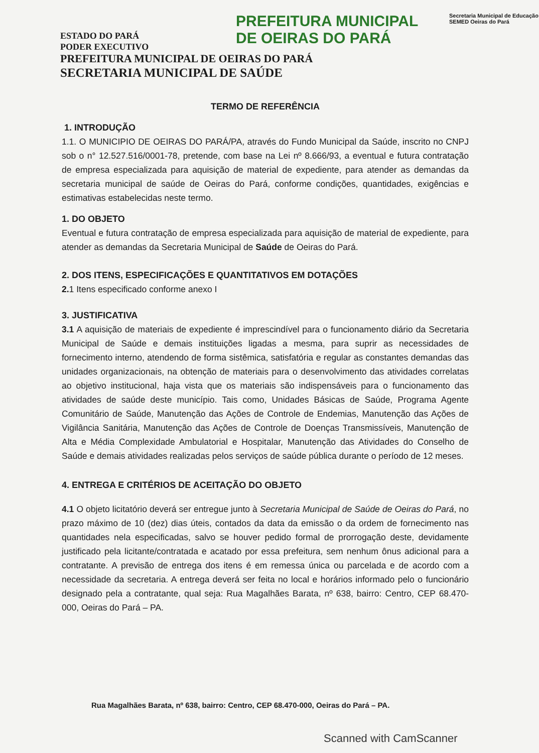PREFEITURA MUNICIPAL DE OEIRAS DO PARÁ
Secretaria Municipal de Educação SEMED Oeiras do Pará
ESTADO DO PARÁ
PODER EXECUTIVO
PREFEITURA MUNICIPAL DE OEIRAS DO PARÁ
SECRETARIA MUNICIPAL DE SAÚDE
TERMO DE REFERÊNCIA
1. INTRODUÇÃO
1.1. O MUNICIPIO DE OEIRAS DO PARÁ/PA, através do Fundo Municipal da Saúde, inscrito no CNPJ sob o n° 12.527.516/0001-78, pretende, com base na Lei nº 8.666/93, a eventual e futura contratação de empresa especializada para aquisição de material de expediente, para atender as demandas da secretaria municipal de saúde de Oeiras do Pará, conforme condições, quantidades, exigências e estimativas estabelecidas neste termo.
1. DO OBJETO
Eventual e futura contratação de empresa especializada para aquisição de material de expediente, para atender as demandas da Secretaria Municipal de Saúde de Oeiras do Pará.
2. DOS ITENS, ESPECIFICAÇÕES E QUANTITATIVOS EM DOTAÇÕES
2. 1 Itens especificado conforme anexo I
3. JUSTIFICATIVA
3.1 A aquisição de materiais de expediente é imprescindível para o funcionamento diário da Secretaria Municipal de Saúde e demais instituições ligadas a mesma, para suprir as necessidades de fornecimento interno, atendendo de forma sistêmica, satisfatória e regular as constantes demandas das unidades organizacionais, na obtenção de materiais para o desenvolvimento das atividades correlatas ao objetivo institucional, haja vista que os materiais são indispensáveis para o funcionamento das atividades de saúde deste município. Tais como, Unidades Básicas de Saúde, Programa Agente Comunitário de Saúde, Manutenção das Ações de Controle de Endemias, Manutenção das Ações de Vigilância Sanitária, Manutenção das Ações de Controle de Doenças Transmissíveis, Manutenção de Alta e Média Complexidade Ambulatorial e Hospitalar, Manutenção das Atividades do Conselho de Saúde e demais atividades realizadas pelos serviços de saúde pública durante o período de 12 meses.
4. ENTREGA E CRITÉRIOS DE ACEITAÇÃO DO OBJETO
4.1 O objeto licitatório deverá ser entregue junto à Secretaria Municipal de Saúde de Oeiras do Pará, no prazo máximo de 10 (dez) dias úteis, contados da data da emissão o da ordem de fornecimento nas quantidades nela especificadas, salvo se houver pedido formal de prorrogação deste, devidamente justificado pela licitante/contratada e acatado por essa prefeitura, sem nenhum ônus adicional para a contratante. A previsão de entrega dos itens é em remessa única ou parcelada e de acordo com a necessidade da secretaria. A entrega deverá ser feita no local e horários informado pelo o funcionário designado pela a contratante, qual seja: Rua Magalhães Barata, nº 638, bairro: Centro, CEP 68.470-000, Oeiras do Pará – PA.
Rua Magalhães Barata, nº 638, bairro: Centro, CEP 68.470-000, Oeiras do Pará – PA.
Scanned with CamScanner